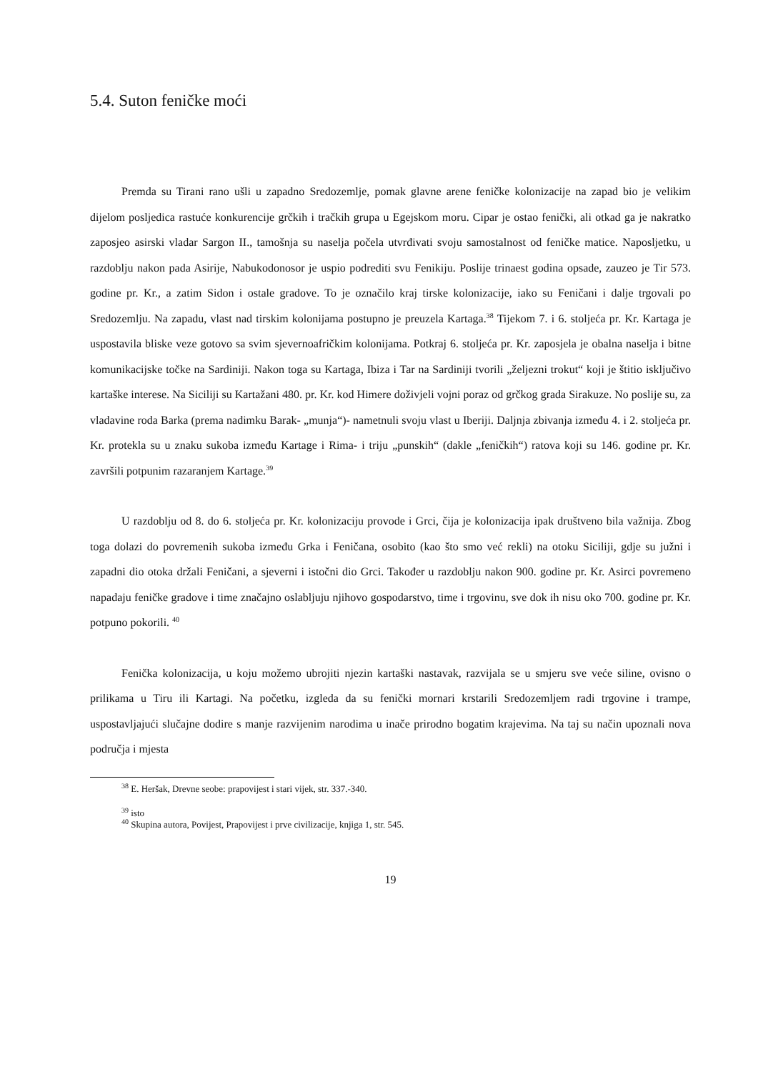5.4. Suton feničke moći
Premda su Tirani rano ušli u zapadno Sredozemlje, pomak glavne arene feničke kolonizacije na zapad bio je velikim dijelom posljedica rastuće konkurencije grčkih i tračkih grupa u Egejskom moru. Cipar je ostao fenički, ali otkad ga je nakratko zaposjeo asirski vladar Sargon II., tamošnja su naselja počela utvrđivati svoju samostalnost od feničke matice. Naposljetku, u razdoblju nakon pada Asirije, Nabukodonosor je uspio podrediti svu Fenikiju. Poslije trinaest godina opsade, zauzeo je Tir 573. godine pr. Kr., a zatim Sidon i ostale gradove. To je označilo kraj tirske kolonizacije, iako su Feničani i dalje trgovali po Sredozemlju. Na zapadu, vlast nad tirskim kolonijama postupno je preuzela Kartaga.<sup>38</sup> Tijekom 7. i 6. stoljeća pr. Kr. Kartaga je uspostavila bliske veze gotovo sa svim sjevernoafričkim kolonijama. Potkraj 6. stoljeća pr. Kr. zaposjela je obalna naselja i bitne komunikacijske točke na Sardiniji. Nakon toga su Kartaga, Ibiza i Tar na Sardiniji tvorili „željezni trokut“ koji je štitio isključivo kartaške interese. Na Siciliji su Kartažani 480. pr. Kr. kod Himere doživjeli vojni poraz od grčkog grada Sirakuze. No poslije su, za vladavine roda Barka (prema nadimku Barak- „munja“)- nametnuli svoju vlast u Iberiji. Daljnja zbivanja između 4. i 2. stoljeća pr. Kr. protekla su u znaku sukoba između Kartage i Rima- i triju „punskih“ (dakle „feničkih“) ratova koji su 146. godine pr. Kr. završili potpunim razaranjem Kartage.<sup>39</sup>
U razdoblju od 8. do 6. stoljeća pr. Kr. kolonizaciju provode i Grci, čija je kolonizacija ipak društveno bila važnija. Zbog toga dolazi do povremenih sukoba između Grka i Feničana, osobito (kao što smo već rekli) na otoku Siciliji, gdje su južni i zapadni dio otoka držali Feničani, a sjeverni i istočni dio Grci. Također u razdoblju nakon 900. godine pr. Kr. Asirci povremeno napadaju feničke gradove i time značajno oslabljuju njihovo gospodarstvo, time i trgovinu, sve dok ih nisu oko 700. godine pr. Kr. potpuno pokorili. <sup>40</sup>
Fenička kolonizacija, u koju možemo ubrojiti njezin kartaški nastavak, razvijala se u smjeru sve veće siline, ovisno o prilikama u Tiru ili Kartagi. Na početku, izgleda da su fenički mornari krstarili Sredozemljem radi trgovine i trampe, uspostavljajući slučajne dodire s manje razvijenim narodima u inače prirodno bogatim krajevima. Na taj su način upoznali nova područja i mjesta
<sup>38</sup> E. Heršak, Drevne seobe: prapovijest i stari vijek, str. 337.-340.
<sup>39</sup> isto
<sup>40</sup> Skupina autora, Povijest, Prapovijest i prve civilizacije, knjiga 1, str. 545.
19